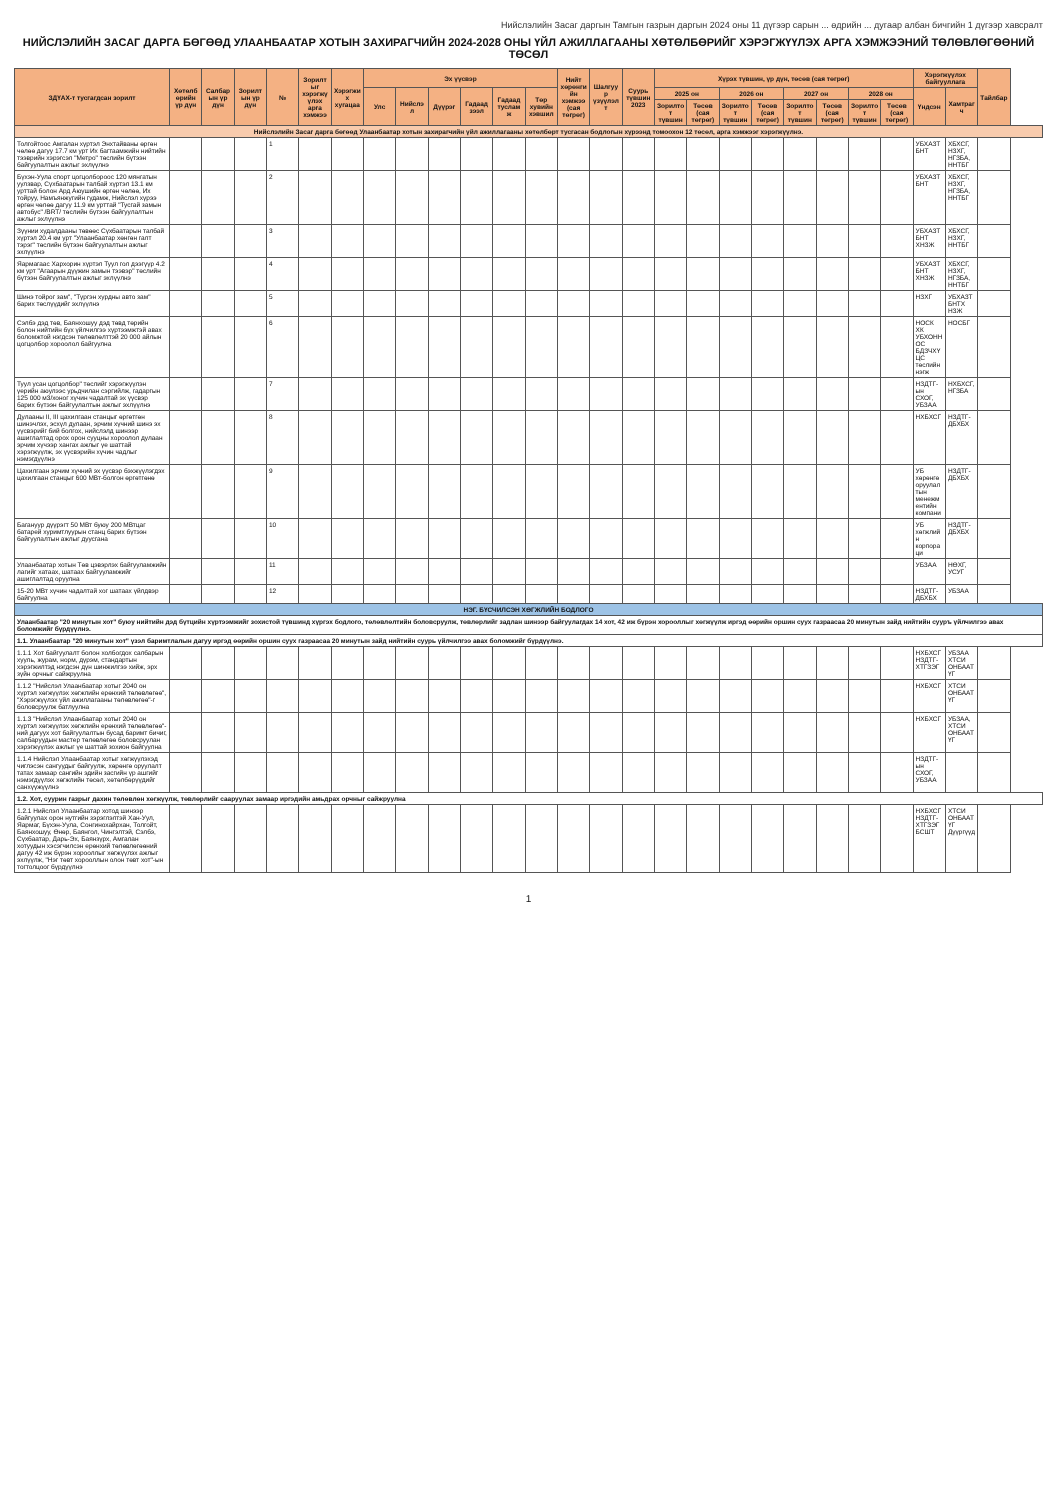Нийслэлийн Засаг даргын Тамгын газрын даргын 2024 оны 11 дүгээр сарын ... өдрийн ... дугаар албан бичгийн 1 дүгээр хавсралт
НИЙСЛЭЛИЙН ЗАСАГ ДАРГА БӨГӨӨД УЛААНБААТАР ХОТЫН ЗАХИРАГЧИЙН 2024-2028 ОНЫ ҮЙЛ АЖИЛЛАГААНЫ ХӨТӨЛБӨРИЙГ ХЭРЭГЖҮҮЛЭХ АРГА ХЭМЖЭЭНИЙ ТӨЛӨВЛӨГӨӨНИЙ ТӨСӨЛ
| ЗДҮАХ-т тусгагдсан зорилт | Хөтөлбөрийн үр дүн | Салбарын үр дүн | Зорилтын үр дүн | № | Зорилтыг хэрэгжүүлэх арга хэмжээ | Хэрэгжих хугацаа | Эх үүсвэр | | | | | | Нийт хөрөнгийн хэмжээ (сая төгрөг) | Шалгуур үзүүлэлт | Суурь түвшин 2023 | Хүрэх түвшин, үр дүн, төсөв (сая төгрөг) | | | | | | | | Хэрэгжүүлэх байгууллага | | Тайлбар |
| --- | --- | --- | --- | --- | --- | --- | --- | --- | --- | --- | --- | --- | --- | --- | --- | --- | --- | --- | --- | --- | --- | --- | --- | --- | --- | --- |
| | | | | | | | Улс | Нийслэл | Дүүрэг | Гадаад зээл | Гадаад тусламж | Төр хувийн хэвшил | | | | 2025 он | | 2026 он | | 2027 он | | 2028 он | | Үндсэн | Хамтрагч | |
| | | | | | | | | | | | | | | | | Зорилтот түвшин | Төсөв (сая төгрөг) | Зорилтот түвшин | Төсөв (сая төгрөг) | Зорилтот түвшин | Төсөв (сая төгрөг) | Зорилтот түвшин | Төсөв (сая төгрөг) | | | |
| Нийслэлийн Засаг дарга бөгөөд Улаанбаатар хотын захирагчийн үйл ажиллагааны хөтөлбөрт тусгасан бодлогын хүрээнд томоохон 12 төсөл, арга хэмжээг хэрэгжүүлнэ. | | | | | | | | | | | | | | | | | | | | | | | | | | |
| Толгойтоос Амгалан хүртэл Энхтайваны өргөн чөлөө дагуу 17.7 км урт Их багтаамжийн нийтийн тээврийн хэрэгсэл "Метро" төслийн бүтээн байгуулалтын ажлыг эхлүүлнэ | | | | 1 | | | | | | | | | | | | | | | | | | | | УБХАЗТБНТ | ХБХСГ, НЗХГ, НГЗБА, ННТБГ | |
| Бүхэн-Уула спорт цогцолбороос 120 мянгатын уулзвар, Сүхбаатарын талбай хүртэл 13.1 км урттай болон Ард Аюушийн өргөн чөлөө, Их тойруу, Намъянжугийн гудамж, Нийслэл хүрээ өргөн чөлөө дагуу 11.9 км урттай "Тусгай замын автобус" /BRT/ төслийн бүтээн байгуулалтын ажлыг эхлүүлнэ | | | | 2 | | | | | | | | | | | | | | | | | | | | УБХАЗТБНТ | ХБХСГ, НЗХГ, НГЗБА, ННТБГ | |
| Зүүнии худалдааны төвөөс Сүхбаатарын талбай хүртэл 20.4 км урт "Улаанбаатар хөнгөн галт тэрэг" төслийн бүтээн байгуулалтын ажлыг эхлүүлнэ | | | | 3 | | | | | | | | | | | | | | | | | | | | УБХАЗТБНТ ХНЗЖ | ХБХСГ, НЗХГ, ННТБГ | |
| Яармагаас Хархорин хүртэл Туул гол дээгүүр 4.2 км урт "Агаарын дүүжин замын тээвэр" төслийн бүтээн байгуулалтын ажлыг эхлүүлнэ | | | | 4 | | | | | | | | | | | | | | | | | | | | УБХАЗТБНТ ХНЗЖ | ХБХСГ, НЗХГ, НГЗБА, ННТБГ | |
| Шинэ тойрог зам", "Түргэн хурдны авто зам" барих төслүүдийг эхлүүлнэ | | | | 5 | | | | | | | | | | | | | | | | | | | | НЗХГ | УБХАЗТБНТХ НЗЖ | |
| Сэлбэ дэд төв, Баянхошуу дэд төвд төрийн болон нийтийн бүх үйлчилгээ хүртээмжтэй авах боломжтой нэгдсэн төлөвлөлттэй 20 000 айлын цогцолбор хороолол байгуулна | | | | 6 | | | | | | | | | | | | | | | | | | | | НОСК ХК УБХОННОС БДЗЧХҮЦС төслийн нэгж | НОСБГ | |
| Туул усан цогцолбор" төслийг хэрэгжүүлэн үерийн аюулээс урьдчилан сэргийлж, гадаргын 125 000 м3/хоног хүчин чадалтай эх үүсвэр барих бүтээн байгуулалтын ажлыг эхлүүлнэ | | | | 7 | | | | | | | | | | | | | | | | | | | | НЗДТГ-ын СХОГ, УБЗАА | НХБХСГ, НГЗБА | |
| Дулааны II, III цахилгаан станцыг өргөтгөн шинэчлэх, эсхүл дулаан, эрчим хүчний шинэ эх үүсвэрийг бий болгох, нийслэлд шинээр ашиглалтад орох орон сууцны хороолол дулаан эрчим хүчээр хангах ажлыг үе шаттай хэрэгжүүлж, эх үүсвэрийн хүчин чадлыг нэмэгдүүлнэ | | | | 8 | | | | | | | | | | | | | | | | | | | | НХБХСГ | НЗДТГ-ДБХБХ | |
| Цахилгаан эрчим хүчний эх үүсвэр бэхжүүлэгдэх цахилгаан станцыг 600 МВт-болгон өргөтгөнө | | | | 9 | | | | | | | | | | | | | | | | | | | | УБ хөрөнгө оруулалтын менежментийн компани | НЗДТГ-ДБХБХ | |
| Багануур дүүрэгт 50 МВт буюу 200 МВтцаг батарей хуримтлуурын станц барих бүтээн байгуулалтын ажлыг дуусгана | | | | 10 | | | | | | | | | | | | | | | | | | | | УБ хөгжлийн корпораци | НЗДТГ-ДБХБХ | |
| Улаанбаатар хотын Төв цэвэрлэх байгууламжийн лагийг хатаах, шатаах байгууламжийг ашиглалтад оруулна | | | | 11 | | | | | | | | | | | | | | | | | | | | УБЗАА | НӨХГ, УСУГ | |
| 15-20 МВт хүчин чадалтай хог шатаах үйлдвэр байгуулна | | | | 12 | | | | | | | | | | | | | | | | | | | | НЗДТГ-ДБХБХ | УБЗАА | |
| НЭГ. БҮСЧИЛСЭН ХӨГЖЛИЙН БОДЛОГО | | | | | | | | | | | | | | | | | | | | | | | | | | |
| Улаанбаатар "20 минутын хот" буюу нийтийн дэд бүтцийн хүртээмжийг зохистой түвшинд хүргэх бодлого, төлөвлөлтийн боловсруулж, төвлөрлийг задлан шинээр байгуулагдах 14 хот, 42 иж бүрэн хорооллыг хөгжүүлж иргэд өөрийн оршин суух газраасаа 20 минутын зайд нийтийн сууръ үйлчилгээ авах боломжийг бүрдүүлнэ. | | | | | | | | | | | | | | | | | | | | | | | | | | |
| 1.1. Улаанбаатар "20 минутын хот" үзэл баримтлалын дагуу иргэд өөрийн оршин суух газраасаа 20 минутын зайд нийтийн суурь үйлчилгээ авах боломжийг бүрдүүлнэ. | | | | | | | | | | | | | | | | | | | | | | | | | | |
| 1.1.1 Хот байгуулалт болон холбогдох салбарын хууль, журам, норм, дүрэм, стандартын хэрэгжилтэд нэгдсэн дүн шинжилгээ хийж, эрх зүйн орчныг сайжруулна | | | | | | | | | | | | | | | | | | | | | | | | НХБХСГ НЗДТГ-ХТГЗЭГ | УБЗАА ХТСИ ОНБААТҮГ | |
| 1.1.2 "Нийслэл Улаанбаатар хотыг 2040 он хүртэл хөгжүүлэх хөгжлийн ерөнхий төлөвлөгөө", "Хэрэгжүүлэх үйл ажиллагааны төлөвлөгөө"-г боловсруулж батлуулна | | | | | | | | | | | | | | | | | | | | | | | | НХБХСГ | ХТСИ ОНБААТҮГ | |
| 1.1.3 "Нийслэл Улаанбаатар хотыг 2040 он хүртэл хөгжүүлэх хөгжлийн ерөнхий төлөвлөгөө"-ний дагуух хот байгуулалтын бусад баримт бичиг, салбаруудын мастер төлөвлөгөө боловсруулан хэрэгжүүлэх ажлыг үе шаттай зохион байгуулна | | | | | | | | | | | | | | | | | | | | | | | | НХБХСГ | УБЗАА, ХТСИ ОНБААТҮГ | |
| 1.1.4 Нийслэл Улаанбаатар хотыг хөгжүүлэхэд чиглэсэн сангуудыг байгуулж, хөрөнгө оруулалт татах замаар сангийн эдийн засгийн үр ашгийг нэмэгдүүлэх хөгжлийн төсөл, хөтөлбөрүүдийг санхүүжүүлнэ | | | | | | | | | | | | | | | | | | | | | | | | НЗДТГ-ын СХОГ, УБЗАА | | |
| 1.2. Хот, суурин газрыг дахин төлөвлөн хөгжүүлж, төвлөрлийг сааруулах замаар иргэдийн амьдрах орчныг сайжруулна | | | | | | | | | | | | | | | | | | | | | | | | | | |
| 1.2.1 Нийслэл Улаанбаатар хотод шинээр байгуулах орон нутгийн зэрэглэлтэй Хан-Уул, Яармаг, Бүхэн-Уула, Сонгинохайрхан, Толгойт, Баянхошуу, Өнөр, Баянгол, Чингэлтэй, Сэлбэ, Сүхбаатар, Дарь-Эх, Баянзүрх, Амгалан хотуудын хэсэгчилсэн ерөнхий төлөвлөгөөний дагуу 42 иж бүрэн хорооллыг хөгжүүлэх ажлыг эхлүүлж, "Нэг төвт хорооллын олон төвт хот"-ын тогтолцоог бүрдүүлнэ | | | | | | | | | | | | | | | | | | | | | | | | НХБХСГ НЗДТГ-ХТГЗЭГ БСШТ | ХТСИ ОНБААТҮГ Дүүргүүд | |
1